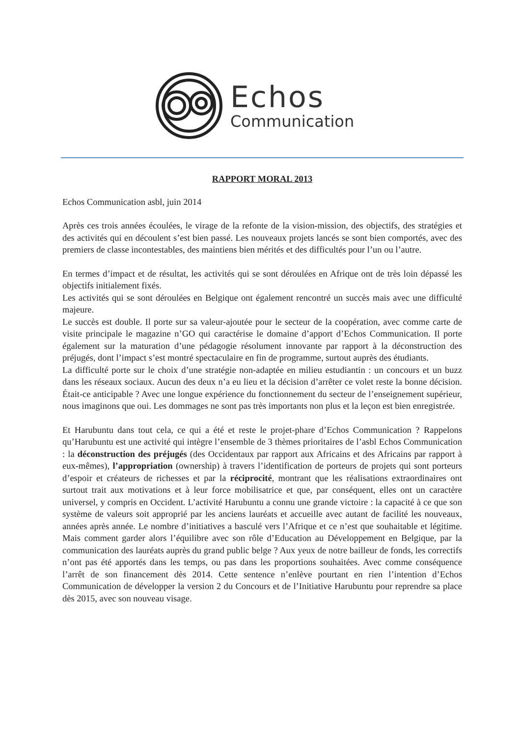Echos
Communication
RAPPORT MORAL 2013
Echos Communication asbl, juin 2014
Après ces trois années écoulées, le virage de la refonte de la vision-mission, des objectifs, des stratégies et des activités qui en découlent s’est bien passé. Les nouveaux projets lancés se sont bien comportés, avec des premiers de classe incontestables, des maintiens bien mérités et des difficultés pour l’un ou l’autre.
En termes d’impact et de résultat, les activités qui se sont déroulées en Afrique ont de très loin dépassé les objectifs initialement fixés.
Les activités qui se sont déroulées en Belgique ont également rencontré un succès mais avec une difficulté majeure.
Le succès est double. Il porte sur sa valeur-ajoutée pour le secteur de la coopération, avec comme carte de visite principale le magazine n’GO qui caractérise le domaine d’apport d’Echos Communication. Il porte également sur la maturation d’une pédagogie résolument innovante par rapport à la déconstruction des préjugés, dont l’impact s’est montré spectaculaire en fin de programme, surtout auprès des étudiants.
La difficulté porte sur le choix d’une stratégie non-adaptée en milieu estudiantin : un concours et un buzz dans les réseaux sociaux. Aucun des deux n’a eu lieu et la décision d’arrêter ce volet reste la bonne décision. Était-ce anticipable ? Avec une longue expérience du fonctionnement du secteur de l’enseignement supérieur, nous imaginons que oui. Les dommages ne sont pas très importants non plus et la leçon est bien enregistrée.
Et Harubuntu dans tout cela, ce qui a été et reste le projet-phare d’Echos Communication ? Rappelons qu’Harubuntu est une activité qui intègre l’ensemble de 3 thèmes prioritaires de l’asbl Echos Communication : la déconstruction des préjugés (des Occidentaux par rapport aux Africains et des Africains par rapport à eux-mêmes), l’appropriation (ownership) à travers l’identification de porteurs de projets qui sont porteurs d’espoir et créateurs de richesses et par la réciprocité, montrant que les réalisations extraordinaires ont surtout trait aux motivations et à leur force mobilisatrice et que, par conséquent, elles ont un caractère universel, y compris en Occident. L’activité Harubuntu a connu une grande victoire : la capacité à ce que son système de valeurs soit approprié par les anciens lauréats et accueille avec autant de facilité les nouveaux, années après année. Le nombre d’initiatives a basculé vers l’Afrique et ce n’est que souhaitable et légitime. Mais comment garder alors l’équilibre avec son rôle d’Education au Développement en Belgique, par la communication des lauréats auprès du grand public belge ? Aux yeux de notre bailleur de fonds, les correctifs n’ont pas été apportés dans les temps, ou pas dans les proportions souhaitées. Avec comme conséquence l’arrêt de son financement dès 2014. Cette sentence n’enlève pourtant en rien l’intention d’Echos Communication de développer la version 2 du Concours et de l’Initiative Harubuntu pour reprendre sa place dès 2015, avec son nouveau visage.